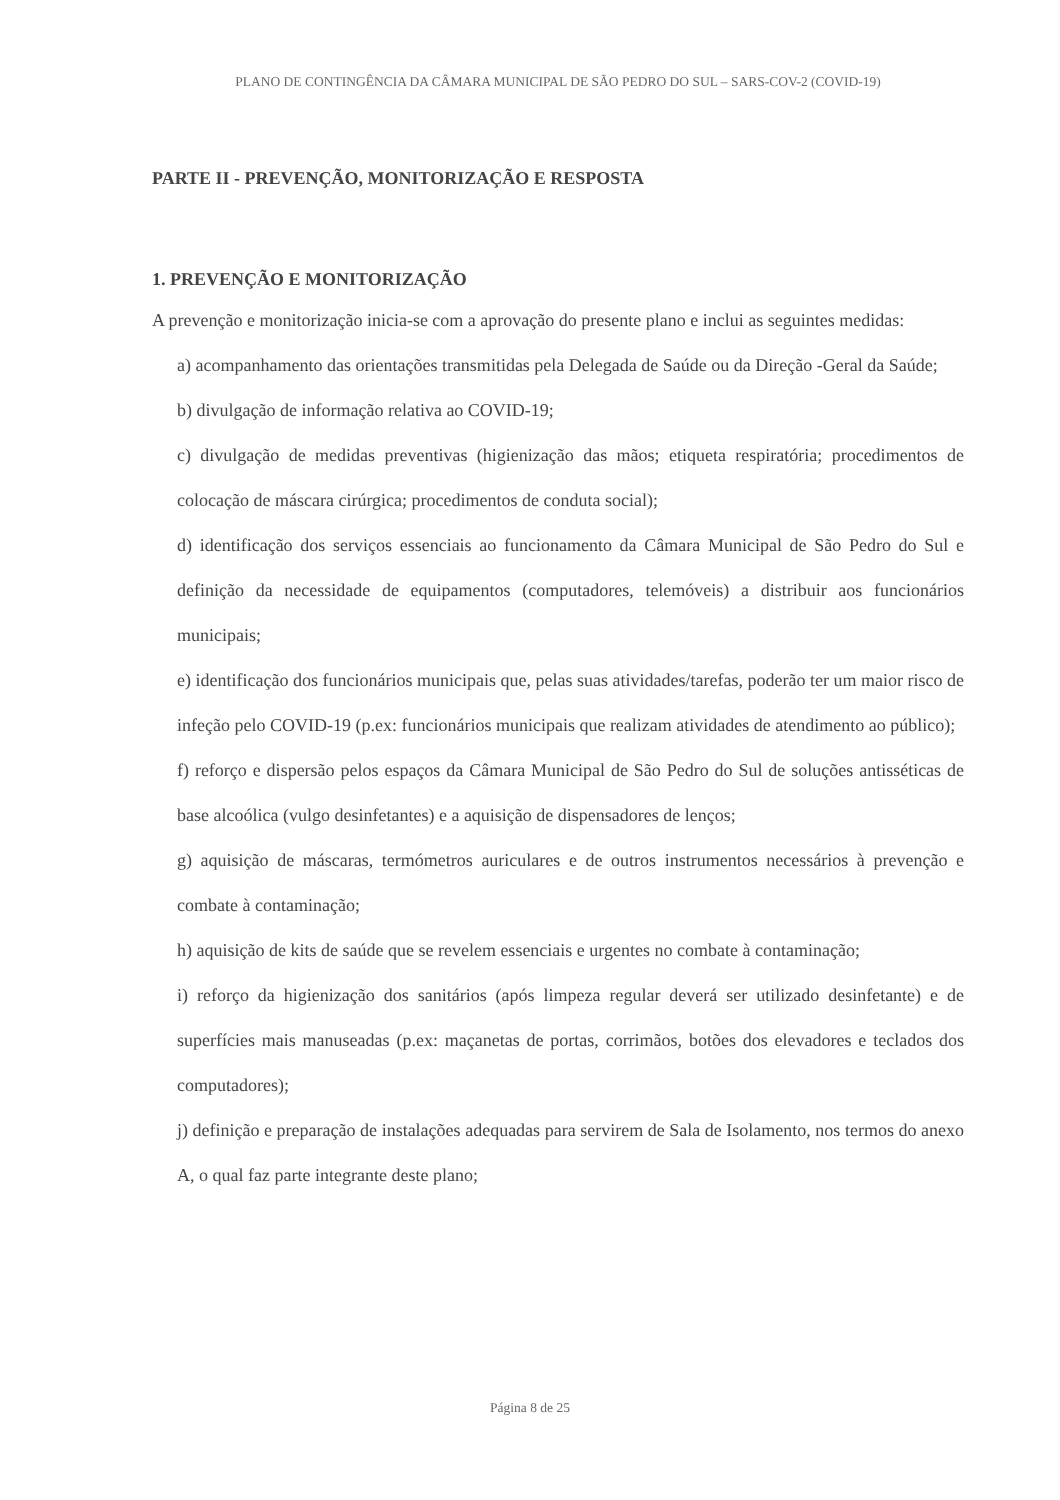PLANO DE CONTINGÊNCIA DA CÂMARA MUNICIPAL DE SÃO PEDRO DO SUL – SARS-COV-2 (COVID-19)
PARTE II - PREVENÇÃO, MONITORIZAÇÃO E RESPOSTA
1. PREVENÇÃO E MONITORIZAÇÃO
A prevenção e monitorização inicia-se com a aprovação do presente plano e inclui as seguintes medidas:
a) acompanhamento das orientações transmitidas pela Delegada de Saúde ou da Direção -Geral da Saúde;
b) divulgação de informação relativa ao COVID-19;
c) divulgação de medidas preventivas (higienização das mãos; etiqueta respiratória; procedimentos de colocação de máscara cirúrgica; procedimentos de conduta social);
d) identificação dos serviços essenciais ao funcionamento da Câmara Municipal de São Pedro do Sul e definição da necessidade de equipamentos (computadores, telemóveis) a distribuir aos funcionários municipais;
e) identificação dos funcionários municipais que, pelas suas atividades/tarefas, poderão ter um maior risco de infeção pelo COVID-19 (p.ex: funcionários municipais que realizam atividades de atendimento ao público);
f) reforço e dispersão pelos espaços da Câmara Municipal de São Pedro do Sul de soluções antisséticas de base alcoólica (vulgo desinfetantes) e a aquisição de dispensadores de lenços;
g) aquisição de máscaras, termómetros auriculares e de outros instrumentos necessários à prevenção e combate à contaminação;
h) aquisição de kits de saúde que se revelem essenciais e urgentes no combate à contaminação;
i) reforço da higienização dos sanitários (após limpeza regular deverá ser utilizado desinfetante) e de superfícies mais manuseadas (p.ex: maçanetas de portas, corrimãos, botões dos elevadores e teclados dos computadores);
j) definição e preparação de instalações adequadas para servirem de Sala de Isolamento, nos termos do anexo A, o qual faz parte integrante deste plano;
Página 8 de 25